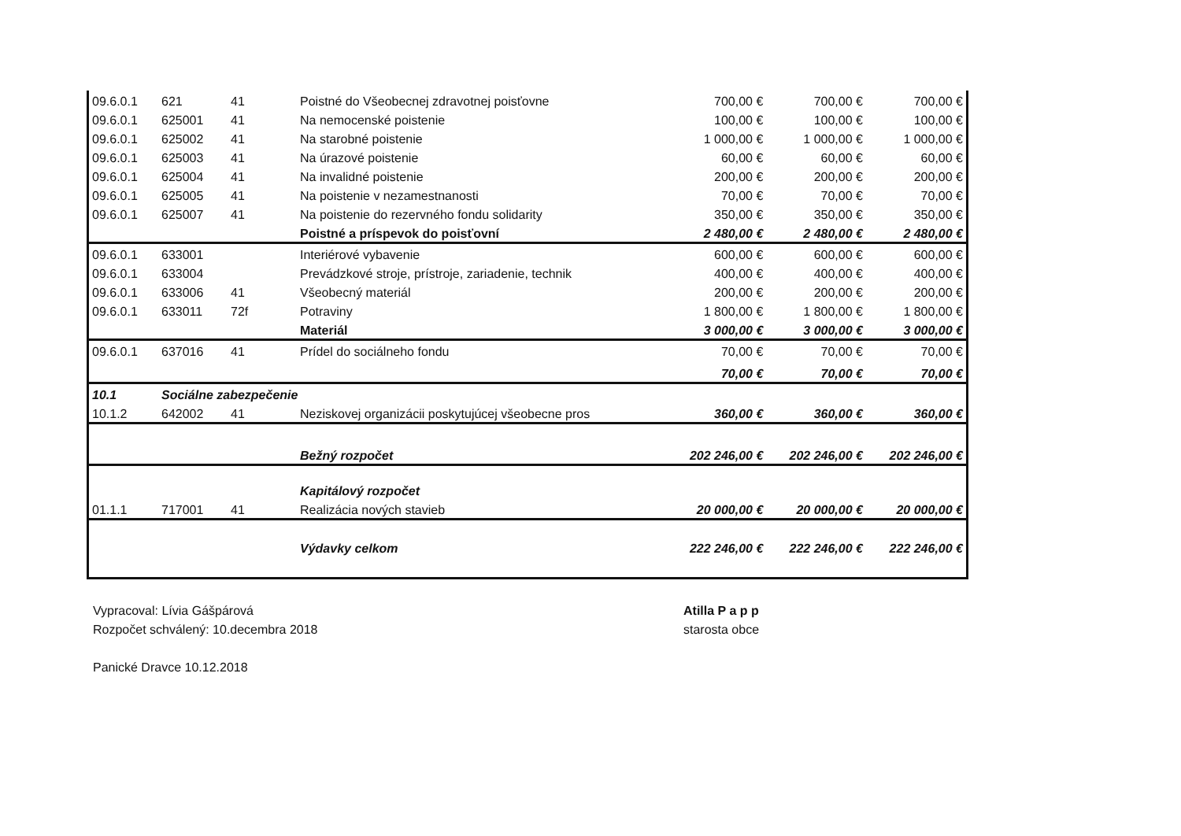| 09.6.0.1 | 621 | 41 | Poistné do Všeobecnej zdravotnej poisťovne | 700,00 € | 700,00 € | 700,00 € |
| 09.6.0.1 | 625001 | 41 | Na nemocenské poistenie | 100,00 € | 100,00 € | 100,00 € |
| 09.6.0.1 | 625002 | 41 | Na starobné poistenie | 1 000,00 € | 1 000,00 € | 1 000,00 € |
| 09.6.0.1 | 625003 | 41 | Na úrazové poistenie | 60,00 € | 60,00 € | 60,00 € |
| 09.6.0.1 | 625004 | 41 | Na invalidné poistenie | 200,00 € | 200,00 € | 200,00 € |
| 09.6.0.1 | 625005 | 41 | Na poistenie v nezamestnanosti | 70,00 € | 70,00 € | 70,00 € |
| 09.6.0.1 | 625007 | 41 | Na poistenie do rezervného fondu solidarity | 350,00 € | 350,00 € | 350,00 € |
| | | | Poistné a príspevok do poisťovní | 2 480,00 € | 2 480,00 € | 2 480,00 € |
| 09.6.0.1 | 633001 | | Interiérové vybavenie | 600,00 € | 600,00 € | 600,00 € |
| 09.6.0.1 | 633004 | | Prevádzkové stroje, prístroje, zariadenie, technik | 400,00 € | 400,00 € | 400,00 € |
| 09.6.0.1 | 633006 | 41 | Všeobecný materiál | 200,00 € | 200,00 € | 200,00 € |
| 09.6.0.1 | 633011 | 72f | Potraviny | 1 800,00 € | 1 800,00 € | 1 800,00 € |
| | | | Materiál | 3 000,00 € | 3 000,00 € | 3 000,00 € |
| 09.6.0.1 | 637016 | 41 | Prídel do sociálneho fondu | 70,00 € | 70,00 € | 70,00 € |
| | | | | 70,00 € | 70,00 € | 70,00 € |
| 10.1 | Sociálne zabezpečenie | | | | | |
| 10.1.2 | 642002 | 41 | Neziskovej organizácii poskytujúcej všeobecne pros | 360,00 € | 360,00 € | 360,00 € |
| | | | Bežný rozpočet | 202 246,00 € | 202 246,00 € | 202 246,00 € |
| | | | Kapitálový rozpočet | | | |
| 01.1.1 | 717001 | 41 | Realizácia nových stavieb | 20 000,00 € | 20 000,00 € | 20 000,00 € |
| | | | Výdavky celkom | 222 246,00 € | 222 246,00 € | 222 246,00 € |
Vypracoval: Lívia Gášpárová
Rozpočet schválený: 10.decembra 2018
Panické Dravce 10.12.2018
Atilla P a p p
starosta obce